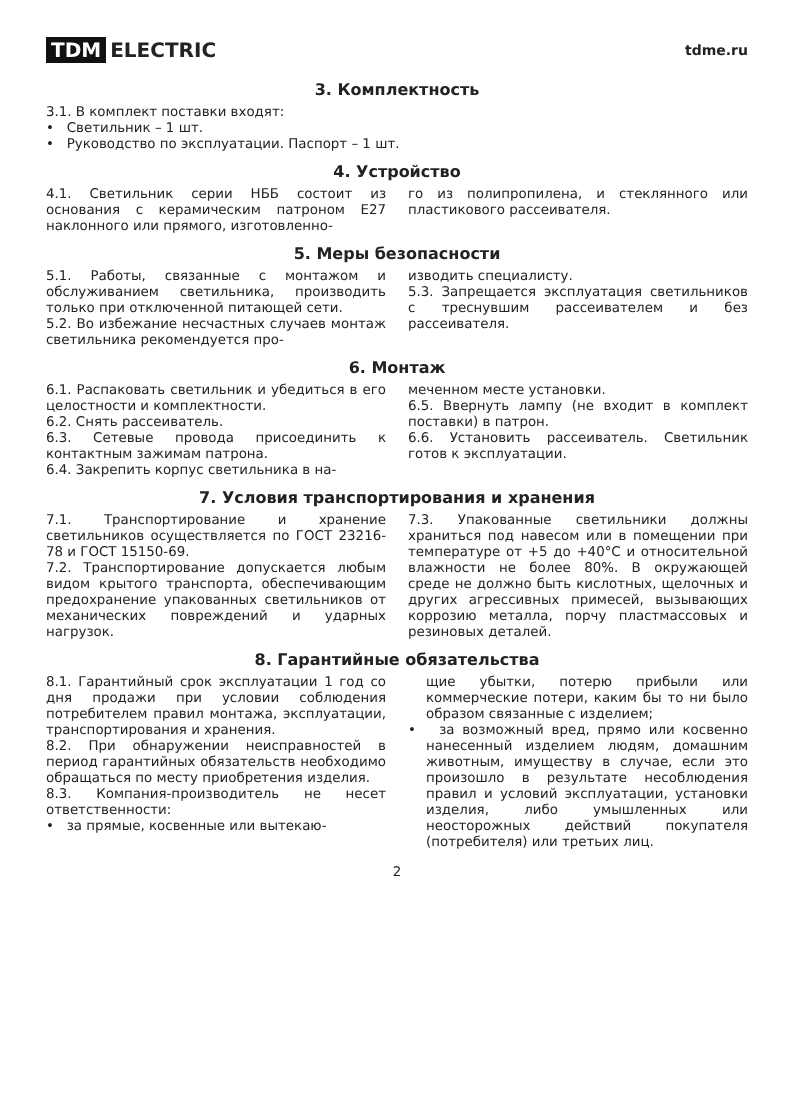TDM ELECTRIC
tdme.ru
3. Комплектность
3.1. В комплект поставки входят:
• Светильник – 1 шт.
• Руководство по эксплуатации. Паспорт – 1 шт.
4. Устройство
4.1. Светильник серии НББ состоит из основания с керамическим патроном E27 наклонного или прямого, изготовленно-
го из полипропилена, и стеклянного или пластикового рассеивателя.
5. Меры безопасности
5.1. Работы, связанные с монтажом и обслуживанием светильника, производить только при отключенной питающей сети.
5.2. Во избежание несчастных случаев монтаж светильника рекомендуется про-
изводить специалисту.
5.3. Запрещается эксплуатация светильников с треснувшим рассеивателем и без рассеивателя.
6. Монтаж
6.1. Распаковать светильник и убедиться в его целостности и комплектности.
6.2. Снять рассеиватель.
6.3. Сетевые провода присоединить к контактным зажимам патрона.
6.4. Закрепить корпус светильника в на-
меченном месте установки.
6.5. Ввернуть лампу (не входит в комплект поставки) в патрон.
6.6. Установить рассеиватель. Светильник готов к эксплуатации.
7. Условия транспортирования и хранения
7.1. Транспортирование и хранение светильников осуществляется по ГОСТ 23216-78 и ГОСТ 15150-69.
7.2. Транспортирование допускается любым видом крытого транспорта, обеспечивающим предохранение упакованных светильников от механических повреждений и ударных нагрузок.
7.3. Упакованные светильники должны храниться под навесом или в помещении при температуре от +5 до +40°С и относительной влажности не более 80%. В окружающей среде не должно быть кислотных, щелочных и других агрессивных примесей, вызывающих коррозию металла, порчу пластмассовых и резиновых деталей.
8. Гарантийные обязательства
8.1. Гарантийный срок эксплуатации 1 год со дня продажи при условии соблюдения потребителем правил монтажа, эксплуатации, транспортирования и хранения.
8.2. При обнаружении неисправностей в период гарантийных обязательств необходимо обращаться по месту приобретения изделия.
8.3. Компания-производитель не несет ответственности:
• за прямые, косвенные или вытекаю-
щие убытки, потерю прибыли или коммерческие потери, каким бы то ни было образом связанные с изделием;
• за возможный вред, прямо или косвенно нанесенный изделием людям, домашним животным, имуществу в случае, если это произошло в результате несоблюдения правил и условий эксплуатации, установки изделия, либо умышленных или неосторожных действий покупателя (потребителя) или третьих лиц.
2